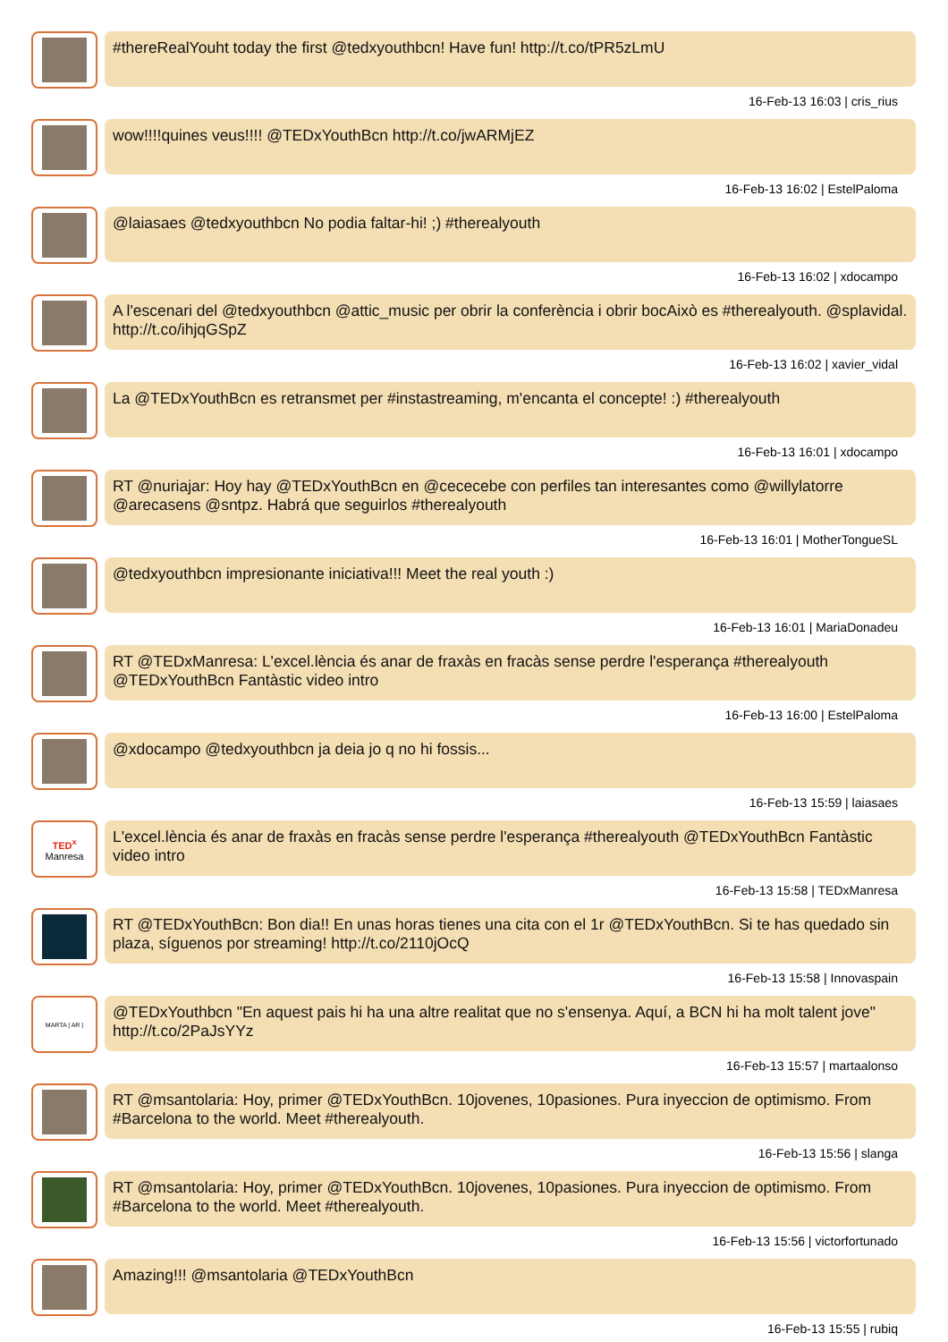#thereRealYouht today the first @tedxyouthbcn! Have fun! http://t.co/tPR5zLmU
16-Feb-13 16:03 | cris_rius
wow!!!!quines veus!!!! @TEDxYouthBcn http://t.co/jwARMjEZ
16-Feb-13 16:02 | EstelPaloma
@laiasaes @tedxyouthbcn No podia faltar-hi! ;) #therealyouth
16-Feb-13 16:02 | xdocampo
A l'escenari del @tedxyouthbcn @attic_music per obrir la conferència i obrir bocAixò es #therealyouth. @splavidal. http://t.co/ihjqGSpZ
16-Feb-13 16:02 | xavier_vidal
La @TEDxYouthBcn es retransmet per #instastreaming, m'encanta el concepte! :) #therealyouth
16-Feb-13 16:01 | xdocampo
RT @nuriajar: Hoy hay @TEDxYouthBcn en @cececebe con perfiles tan interesantes como @willylatorre @arecasens @sntpz. Habrá que seguirlos #therealyouth
16-Feb-13 16:01 | MotherTongueSL
@tedxyouthbcn impresionante iniciativa!!! Meet the real youth :)
16-Feb-13 16:01 | MariaDonadeu
RT @TEDxManresa: L'excel.lència és anar de fraxàs en fracàs sense perdre l'esperança #therealyouth @TEDxYouthBcn Fantàstic video intro
16-Feb-13 16:00 | EstelPaloma
@xdocampo @tedxyouthbcn ja deia jo q no hi fossis...
16-Feb-13 15:59 | laiasaes
TED<sup>x</sup>
Manresa
L'excel.lència és anar de fraxàs en fracàs sense perdre l'esperança #therealyouth @TEDxYouthBcn Fantàstic video intro
16-Feb-13 15:58 | TEDxManresa
RT @TEDxYouthBcn: Bon dia!! En unas horas tienes una cita con el 1r @TEDxYouthBcn. Si te has quedado sin plaza, síguenos por streaming! http://t.co/2110jOcQ
16-Feb-13 15:58 | Innovaspain
MARTA | AR |
@TEDxYouthbcn "En aquest pais hi ha una altre realitat que no s'ensenya. Aquí, a BCN hi ha molt talent jove" http://t.co/2PaJsYYz
16-Feb-13 15:57 | martaalonso
RT @msantolaria: Hoy, primer @TEDxYouthBcn. 10jovenes, 10pasiones. Pura inyeccion de optimismo. From #Barcelona to the world. Meet #therealyouth.
16-Feb-13 15:56 | slanga
RT @msantolaria: Hoy, primer @TEDxYouthBcn. 10jovenes, 10pasiones. Pura inyeccion de optimismo. From #Barcelona to the world. Meet #therealyouth.
16-Feb-13 15:56 | victorfortunado
Amazing!!! @msantolaria @TEDxYouthBcn
16-Feb-13 15:55 | rubiq